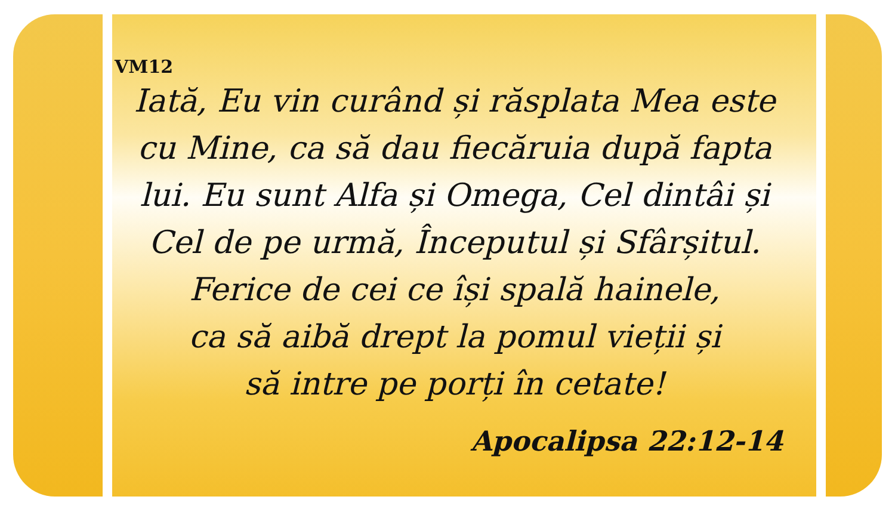VM12
Iată, Eu vin curând și răsplata Mea este
cu Mine, ca să dau fiecăruia după fapta
lui. Eu sunt Alfa și Omega, Cel dintâi și
Cel de pe urmă, Începutul și Sfârșitul.
Ferice de cei ce își spală hainele,
ca să aibă drept la pomul vieții și
să intre pe porți în cetate!
Apocalipsa 22:12-14